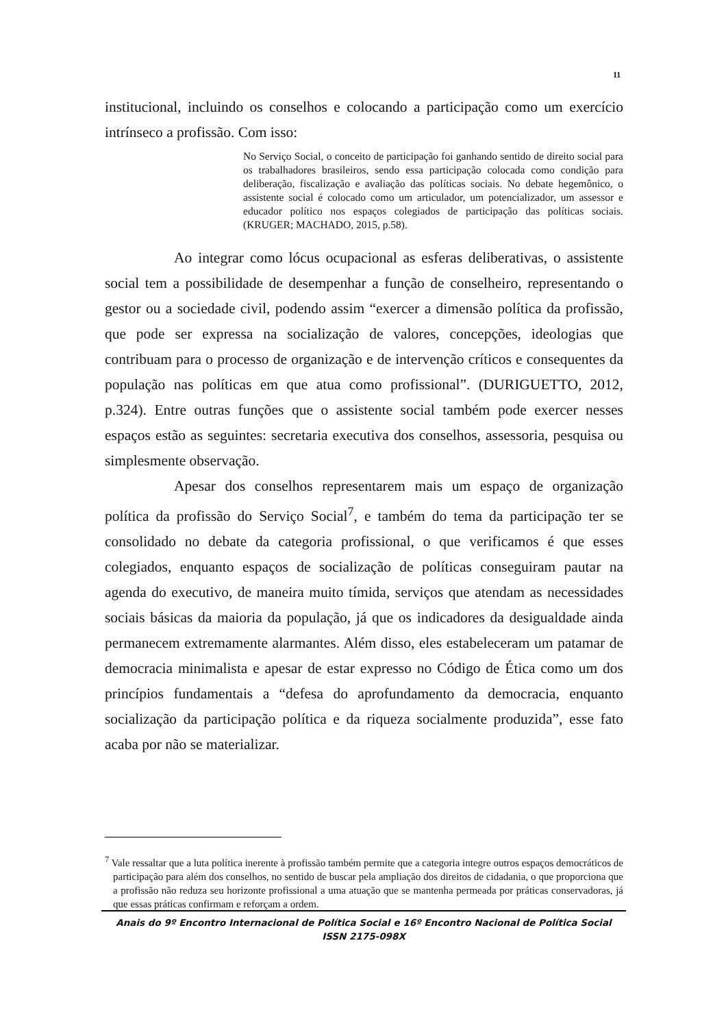11
institucional, incluindo os conselhos e colocando a participação como um exercício intrínseco a profissão. Com isso:
No Serviço Social, o conceito de participação foi ganhando sentido de direito social para os trabalhadores brasileiros, sendo essa participação colocada como condição para deliberação, fiscalização e avaliação das políticas sociais. No debate hegemônico, o assistente social é colocado como um articulador, um potencializador, um assessor e educador político nos espaços colegiados de participação das políticas sociais. (KRUGER; MACHADO, 2015, p.58).
Ao integrar como lócus ocupacional as esferas deliberativas, o assistente social tem a possibilidade de desempenhar a função de conselheiro, representando o gestor ou a sociedade civil, podendo assim “exercer a dimensão política da profissão, que pode ser expressa na socialização de valores, concepções, ideologias que contribuam para o processo de organização e de intervenção críticos e consequentes da população nas políticas em que atua como profissional”. (DURIGUETTO, 2012, p.324). Entre outras funções que o assistente social também pode exercer nesses espaços estão as seguintes: secretaria executiva dos conselhos, assessoria, pesquisa ou simplesmente observação.
Apesar dos conselhos representarem mais um espaço de organização política da profissão do Serviço Social<sup>7</sup>, e também do tema da participação ter se consolidado no debate da categoria profissional, o que verificamos é que esses colegiados, enquanto espaços de socialização de políticas conseguiram pautar na agenda do executivo, de maneira muito tímida, serviços que atendam as necessidades sociais básicas da maioria da população, já que os indicadores da desigualdade ainda permanecem extremamente alarmantes. Além disso, eles estabeleceram um patamar de democracia minimalista e apesar de estar expresso no Código de Ética como um dos princípios fundamentais a “defesa do aprofundamento da democracia, enquanto socialização da participação política e da riqueza socialmente produzida”, esse fato acaba por não se materializar.
<sup>7</sup> Vale ressaltar que a luta política inerente à profissão também permite que a categoria integre outros espaços democráticos de participação para além dos conselhos, no sentido de buscar pela ampliação dos direitos de cidadania, o que proporciona que a profissão não reduza seu horizonte profissional a uma atuação que se mantenha permeada por práticas conservadoras, já que essas práticas confirmam e reforçam a ordem.
Anais do 9º Encontro Internacional de Política Social e 16º Encontro Nacional de Política Social
ISSN 2175-098X